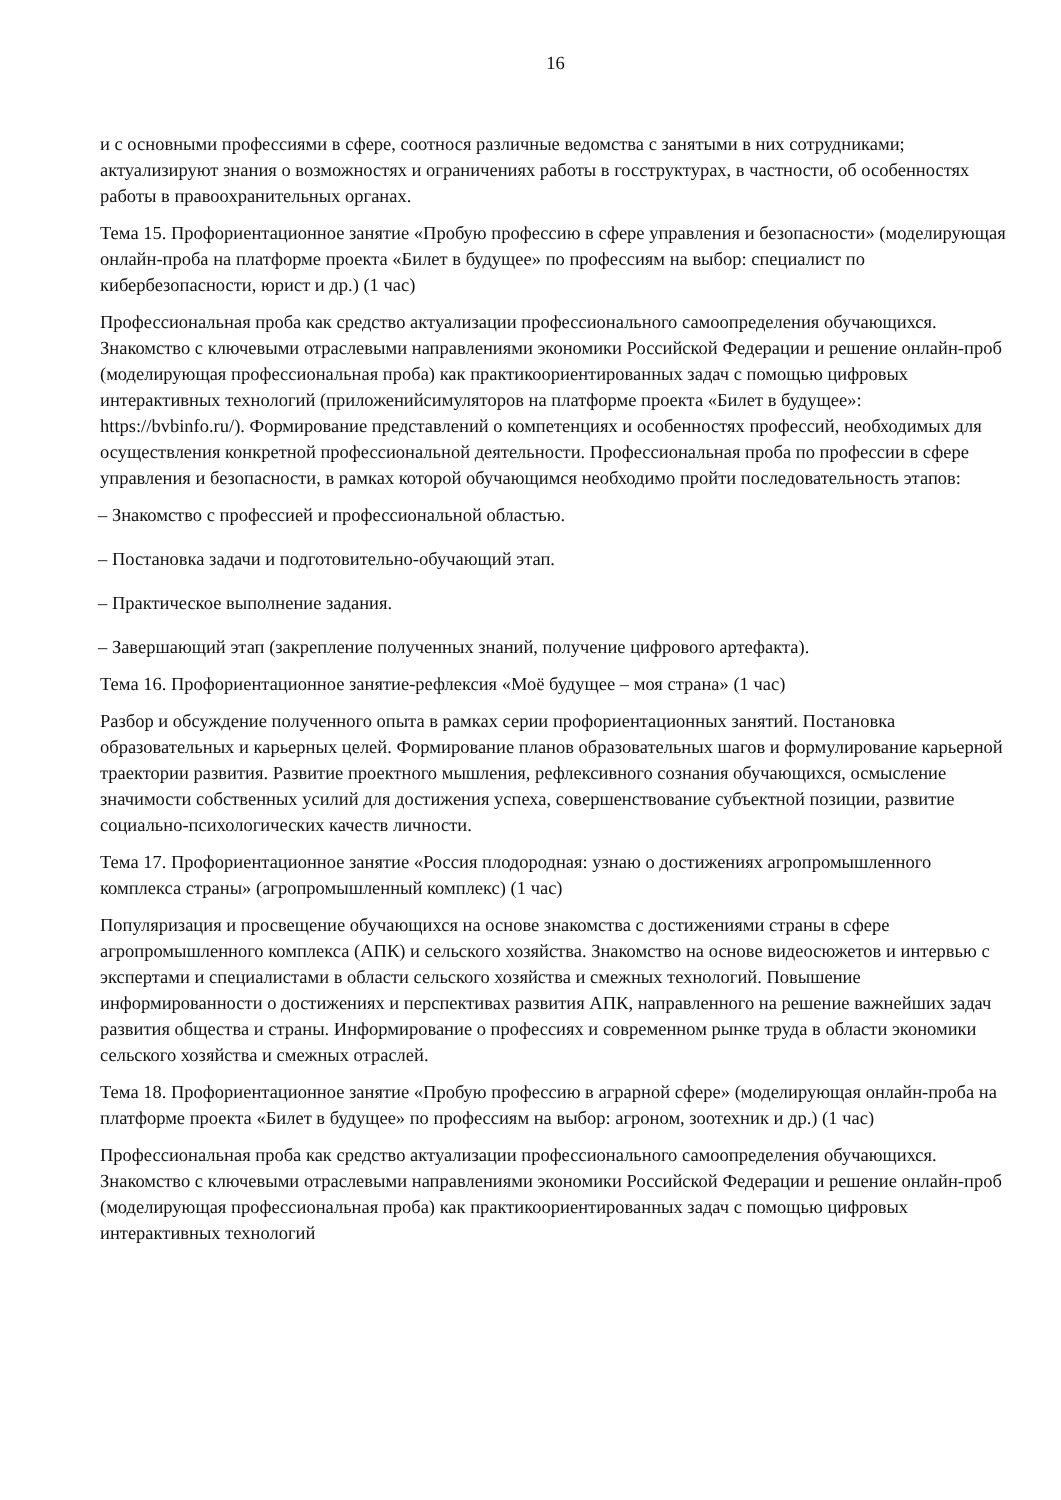16
и с основными профессиями в сфере, соотнося различные ведомства с занятыми в них сотрудниками; актуализируют знания о возможностях и ограничениях работы в госструктурах, в частности, об особенностях работы в правоохранительных органах.
Тема 15. Профориентационное занятие «Пробую профессию в сфере управления и безопасности» (моделирующая онлайн-проба на платформе проекта «Билет в будущее» по профессиям на выбор: специалист по кибербезопасности, юрист и др.) (1 час)
Профессиональная проба как средство актуализации профессионального самоопределения обучающихся. Знакомство с ключевыми отраслевыми направлениями экономики Российской Федерации и решение онлайн-проб (моделирующая профессиональная проба) как практикоориентированных задач с помощью цифровых интерактивных технологий (приложенийсимуляторов на платформе проекта «Билет в будущее»: https://bvbinfo.ru/). Формирование представлений о компетенциях и особенностях профессий, необходимых для осуществления конкретной профессиональной деятельности. Профессиональная проба по профессии в сфере управления и безопасности, в рамках которой обучающимся необходимо пройти последовательность этапов:
– Знакомство с профессией и профессиональной областью.
– Постановка задачи и подготовительно-обучающий этап.
– Практическое выполнение задания.
– Завершающий этап (закрепление полученных знаний, получение цифрового артефакта).
Тема 16. Профориентационное занятие-рефлексия «Моё будущее – моя страна» (1 час)
Разбор и обсуждение полученного опыта в рамках серии профориентационных занятий. Постановка образовательных и карьерных целей. Формирование планов образовательных шагов и формулирование карьерной траектории развития. Развитие проектного мышления, рефлексивного сознания обучающихся, осмысление значимости собственных усилий для достижения успеха, совершенствование субъектной позиции, развитие социально-психологических качеств личности.
Тема 17. Профориентационное занятие «Россия плодородная: узнаю о достижениях агропромышленного комплекса страны» (агропромышленный комплекс) (1 час)
Популяризация и просвещение обучающихся на основе знакомства с достижениями страны в сфере агропромышленного комплекса (АПК) и сельского хозяйства. Знакомство на основе видеосюжетов и интервью с экспертами и специалистами в области сельского хозяйства и смежных технологий. Повышение информированности о достижениях и перспективах развития АПК, направленного на решение важнейших задач развития общества и страны. Информирование о профессиях и современном рынке труда в области экономики сельского хозяйства и смежных отраслей.
Тема 18. Профориентационное занятие «Пробую профессию в аграрной сфере» (моделирующая онлайн-проба на платформе проекта «Билет в будущее» по профессиям на выбор: агроном, зоотехник и др.) (1 час)
Профессиональная проба как средство актуализации профессионального самоопределения обучающихся. Знакомство с ключевыми отраслевыми направлениями экономики Российской Федерации и решение онлайн-проб (моделирующая профессиональная проба) как практикоориентированных задач с помощью цифровых интерактивных технологий